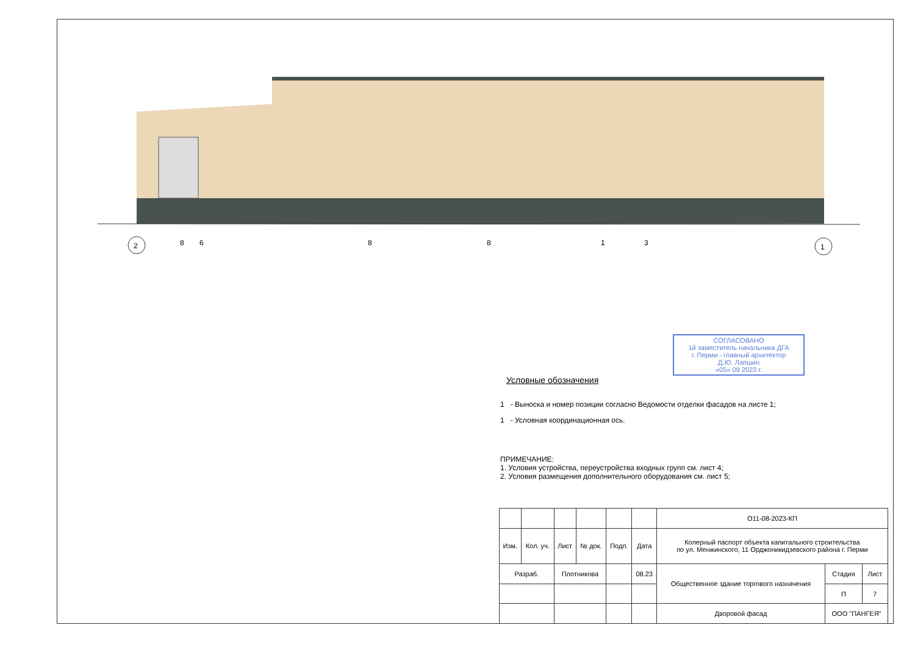2
1
8
6
8
8
1
3
СОГЛАСОВАНО
1й заместитель начальника ДГА
г. Перми - главный архитектор
Д.Ю. Лапшин
«05» 09 2023 г.
Условные обозначения
1 - Выноска и номер позиции согласно Ведомости отделки фасадов на листе 1;
1 - Условная координационная ось.
ПРИМЕЧАНИЕ:
1. Условия устройства, переустройства входных групп см. лист 4;
2. Условия размещения дополнительного оборудования см. лист 5;
| | | | | | | О11-08-2023-КП | | |
| Изм. | Кол. уч. | Лист | № док. | Подп. | Дата | Колерный паспорт объекта капитального строительства по ул. Менжинского, 11 Орджоникидзевского района г. Перми | | |
| Разраб. | | Плотникова | | | 08.23 | Общественное здание торгового назначения | Стадия | Лист |
| | | | | | | | П | 7 |
| | | | | | | Дворовой фасад | ООО "ПАНГЕЯ" | |